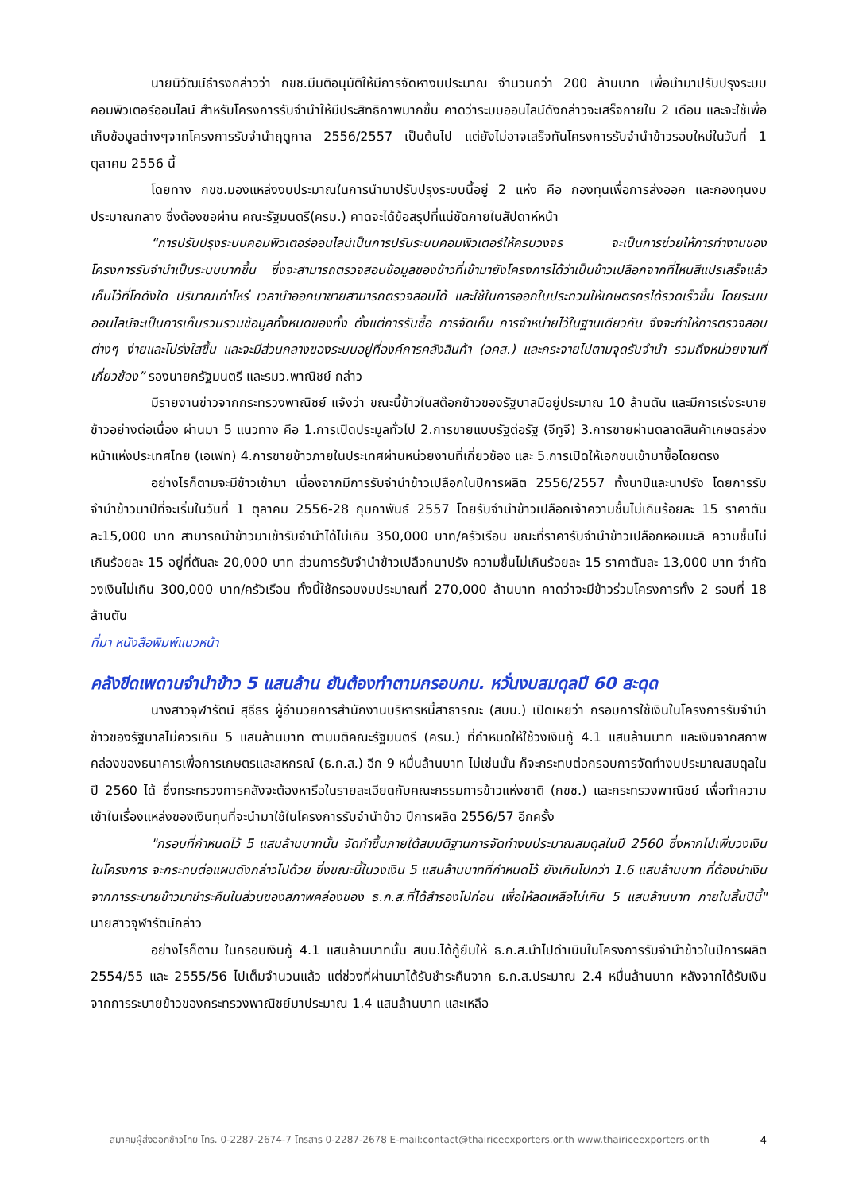นายนิวัฒน์ธำรงกล่าวว่า กขช.มีมติอนุมัติให้มีการจัดหางบประมาณ จำนวนกว่า 200 ล้านบาท เพื่อนำมาปรับปรุงระบบคอมพิวเตอร์ออนไลน์ สำหรับโครงการรับจำนำให้มีประสิทธิภาพมากขึ้น คาดว่าระบบออนไลน์ดังกล่าวจะเสร็จภายใน 2 เดือน และจะใช้เพื่อเก็บข้อมูลต่างๆจากโครงการรับจำนำฤดูกาล 2556/2557 เป็นต้นไป แต่ยังไม่อาจเสร็จทันโครงการรับจำนำข้าวรอบใหม่ในวันที่ 1 ตุลาคม 2556 นี้
โดยทาง กขช.มองแหล่งงบประมาณในการนำมาปรับปรุงระบบนี้อยู่ 2 แห่ง คือ กองทุนเพื่อการส่งออก และกองทุนงบประมาณกลาง ซึ่งต้องขอผ่าน คณะรัฐมนตรี(ครม.) คาดจะได้ข้อสรุปที่แน่ชัดภายในสัปดาห์หน้า
“การปรับปรุงระบบคอมพิวเตอร์ออนไลน์เป็นการปรับระบบคอมพิวเตอร์ให้ครบวงจร จะเป็นการช่วยให้การทำงานของโครงการรับจำนำเป็นระบบมากขึ้น ซึ่งจะสามารถตรวจสอบข้อมูลของข้าวที่เข้ามายังโครงการได้ว่าเป็นข้าวเปลือกจากที่ไหนสีแปรเสร็จแล้วเก็บไว้ที่โกดังใด ปริมาณเท่าไหร่ เวลานำออกมาขายสามารถตรวจสอบได้ และใช้ในการออกใบประทวนให้เกษตรกรได้รวดเร็วขึ้น โดยระบบออนไลน์จะเป็นการเก็บรวบรวมข้อมูลทั้งหมดของทั้ง ตั้งแต่การรับซื้อ การจัดเก็บ การจำหน่ายไว้ในฐานเดียวกัน จึงจะทำให้การตรวจสอบต่างๆ ง่ายและโปร่งใสขึ้น และจะมีส่วนกลางของระบบอยู่ที่องค์การคลังสินค้า (อคส.) และกระจายไปตามจุดรับจำนำ รวมถึงหน่วยงานที่เกี่ยวข้อง” รองนายกรัฐมนตรี และรมว.พาณิชย์ กล่าว
มีรายงานข่าวจากกระทรวงพาณิชย์ แจ้งว่า ขณะนี้ข้าวในสต๊อกข้าวของรัฐบาลมีอยู่ประมาณ 10 ล้านตัน และมีการเร่งระบายข้าวอย่างต่อเนื่อง ผ่านมา 5 แนวทาง คือ 1.การเปิดประมูลทั่วไป 2.การขายแบบรัฐต่อรัฐ (จีทูจี) 3.การขายผ่านตลาดสินค้าเกษตรล่วงหน้าแห่งประเทศไทย (เอเฟท) 4.การขายข้าวภายในประเทศผ่านหน่วยงานที่เกี่ยวข้อง และ 5.การเปิดให้เอกชนเข้ามาซื้อโดยตรง
อย่างไรก็ตามจะมีข้าวเข้ามา เนื่องจากมีการรับจำนำข้าวเปลือกในปีการผลิต 2556/2557 ทั้งนาปีและนาปรัง โดยการรับจำนำข้าวนาปีที่จะเริ่มในวันที่ 1 ตุลาคม 2556-28 กุมภาพันธ์ 2557 โดยรับจำนำข้าวเปลือกเจ้าความชื้นไม่เกินร้อยละ 15 ราคาตันละ15,000 บาท สามารถนำข้าวมาเข้ารับจำนำได้ไม่เกิน 350,000 บาท/ครัวเรือน ขณะที่ราคารับจำนำข้าวเปลือกหอมมะลิ ความชื้นไม่เกินร้อยละ 15 อยู่ที่ตันละ 20,000 บาท ส่วนการรับจำนำข้าวเปลือกนาปรัง ความชื้นไม่เกินร้อยละ 15 ราคาตันละ 13,000 บาท จำกัดวงเงินไม่เกิน 300,000 บาท/ครัวเรือน ทั้งนี้ใช้กรอบงบประมาณที่ 270,000 ล้านบาท คาดว่าจะมีข้าวร่วมโครงการทั้ง 2 รอบที่ 18 ล้านตัน
ที่มา หนังสือพิมพ์แนวหน้า
คลังขีดเพดานจำนำข้าว 5 แสนล้าน ยันต้องทำตามกรอบกม. หวั่นงบสมดุลปี 60 สะดุด
นางสาวจุฬารัตน์ สุธีธร ผู้อำนวยการสำนักงานบริหารหนี้สาธารณะ (สบน.) เปิดเผยว่า กรอบการใช้เงินในโครงการรับจำนำข้าวของรัฐบาลไม่ควรเกิน 5 แสนล้านบาท ตามมติคณะรัฐมนตรี (ครม.) ที่กำหนดให้ใช้วงเงินกู้ 4.1 แสนล้านบาท และเงินจากสภาพคล่องของธนาคารเพื่อการเกษตรและสหกรณ์ (ธ.ก.ส.) อีก 9 หมื่นล้านบาท ไม่เช่นนั้น ก็จะกระทบต่อกรอบการจัดทำงบประมาณสมดุลในปี 2560 ได้ ซึ่งกระทรวงการคลังจะต้องหารือในรายละเอียดกับคณะกรรมการข้าวแห่งชาติ (กขช.) และกระทรวงพาณิชย์ เพื่อทำความเข้าในเรื่องแหล่งของเงินทุนที่จะนำมาใช้ในโครงการรับจำนำข้าว ปีการผลิต 2556/57 อีกครั้ง
"กรอบที่กำหนดไว้ 5 แสนล้านบาทนั้น จัดทำขึ้นภายใต้สมมติฐานการจัดทำงบประมาณสมดุลในปี 2560 ซึ่งหากไปเพิ่มวงเงินในโครงการ จะกระทบต่อแผนดังกล่าวไปด้วย ซึ่งขณะนี้ในวงเงิน 5 แสนล้านบาทที่กำหนดไว้ ยังเกินไปกว่า 1.6 แสนล้านบาท ที่ต้องนำเงินจากการระบายข้าวมาชำระคืนในส่วนของสภาพคล่องของ ธ.ก.ส.ที่ได้สำรองไปก่อน เพื่อให้ลดเหลือไม่เกิน 5 แสนล้านบาท ภายในสิ้นปีนี้" นายสาวจุฬารัตน์กล่าว
อย่างไรก็ตาม ในกรอบเงินกู้ 4.1 แสนล้านบาทนั้น สบน.ได้กู้ยืมให้ ธ.ก.ส.นำไปดำเนินในโครงการรับจำนำข้าวในปีการผลิต 2554/55 และ 2555/56 ไปเต็มจำนวนแล้ว แต่ช่วงที่ผ่านมาได้รับชำระคืนจาก ธ.ก.ส.ประมาณ 2.4 หมื่นล้านบาท หลังจากได้รับเงินจากการระบายข้าวของกระทรวงพาณิชย์มาประมาณ 1.4 แสนล้านบาท และเหลือ
สมาคมผู้ส่งออกข้าวไทย โทร. 0-2287-2674-7 โทรสาร 0-2287-2678 E-mail:contact@thairiceexporters.or.th www.thairiceexporters.or.th 4